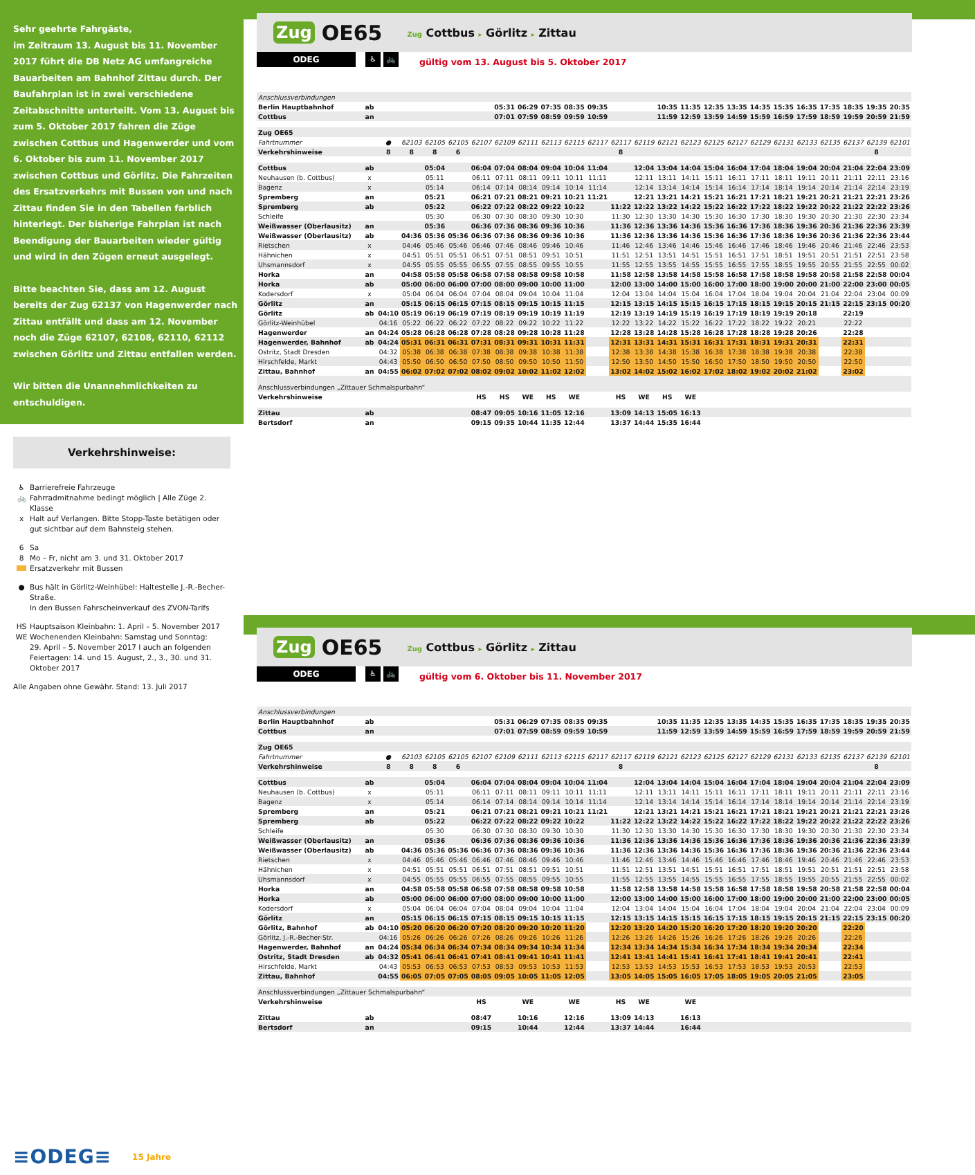Sehr geehrte Fahrgäste,
im Zeitraum 13. August bis 11. November 2017 führt die DB Netz AG umfangreiche Bauarbeiten am Bahnhof Zittau durch. Der Baufahrplan ist in zwei verschiedene Zeitabschnitte unterteilt. Vom 13. August bis zum 5. Oktober 2017 fahren die Züge zwischen Cottbus und Hagenwerder und vom 6. Oktober bis zum 11. November 2017 zwischen Cottbus und Görlitz. Die Fahrzeiten des Ersatzverkehrs mit Bussen von und nach Zittau finden Sie in den Tabellen farblich hinterlegt. Der bisherige Fahrplan ist nach Beendigung der Bauarbeiten wieder gültig und wird in den Zügen erneut ausgelegt.
Bitte beachten Sie, dass am 12. August bereits der Zug 62137 von Hagenwerder nach Zittau entfällt und dass am 12. November noch die Züge 62107, 62108, 62110, 62112 zwischen Görlitz und Zittau entfallen werden.
Wir bitten die Unannehmlichkeiten zu entschuldigen.
Verkehrshinweise:
♿ Barrierefreie Fahrzeuge
🚲 Fahrradmitnahme bedingt möglich | Alle Züge 2. Klasse
x Halt auf Verlangen. Bitte Stopp-Taste betätigen oder
gut sichtbar auf dem Bahnsteig stehen.
6 Sa
8 Mo – Fr, nicht am 3. und 31. Oktober 2017
Ersatzverkehr mit Bussen
● Bus hält in Görlitz-Weinhübel: Haltestelle J.-R.-Becher-Straße.
In den Bussen Fahrscheinverkauf des ZVON-Tarifs
HS Hauptsaison Kleinbahn: 1. April – 5. November 2017
WE Wochenenden Kleinbahn: Samstag und Sonntag:
29. April – 5. November 2017 I auch an folgenden Feiertagen: 14. und 15. August, 2., 3., 30. und 31. Oktober 2017
Alle Angaben ohne Gewähr. Stand: 13. Juli 2017
≡ODEG≡ 15 Jahre
Zug OE65 Zug Cottbus ▸ Görlitz ▸ Zittau
ODEG
♿ 🚲
gültig vom 13. August bis 5. Oktober 2017
| Anschlussverbindungen | | | | | | | | | | | | | | | | | | | | | | | | |
| Berlin Hauptbahnhof | ab | | | | | | 05:31 | 06:29 | 07:35 | 08:35 | 09:35 | | | 10:35 | 11:35 | 12:35 | 13:35 | 14:35 | 15:35 | 16:35 | 17:35 | 18:35 | 19:35 | 20:35 |
| Cottbus | an | | | | | | 07:01 | 07:59 | 08:59 | 09:59 | 10:59 | | | 11:59 | 12:59 | 13:59 | 14:59 | 15:59 | 16:59 | 17:59 | 18:59 | 19:59 | 20:59 | 21:59 |
| Zug OE65 | | | | | | | | | | | | | | | | | | | | | | | | |
| Fahrtnummer | | ● | 62103 | 62105 | 62105 | 62107 | 62109 | 62111 | 62113 | 62115 | 62117 | 62117 | 62119 | 62121 | 62123 | 62125 | 62127 | 62129 | 62131 | 62133 | 62135 | 62137 | 62139 | 62101 |
| Verkehrshinweise | | 8 | 8 | 8 | 6 | | | | | | | 8 | | | | | | | | | | | 8 | |
| Cottbus | ab | | | 05:04 | | 06:04 | 07:04 | 08:04 | 09:04 | 10:04 | 11:04 | | 12:04 | 13:04 | 14:04 | 15:04 | 16:04 | 17:04 | 18:04 | 19:04 | 20:04 | 21:04 | 22:04 | 23:09 |
| Neuhausen (b. Cottbus) | x | | | 05:11 | | 06:11 | 07:11 | 08:11 | 09:11 | 10:11 | 11:11 | | 12:11 | 13:11 | 14:11 | 15:11 | 16:11 | 17:11 | 18:11 | 19:11 | 20:11 | 21:11 | 22:11 | 23:16 |
| Bagenz | x | | | 05:14 | | 06:14 | 07:14 | 08:14 | 09:14 | 10:14 | 11:14 | | 12:14 | 13:14 | 14:14 | 15:14 | 16:14 | 17:14 | 18:14 | 19:14 | 20:14 | 21:14 | 22:14 | 23:19 |
| Spremberg | an | | | 05:21 | | 06:21 | 07:21 | 08:21 | 09:21 | 10:21 | 11:21 | | 12:21 | 13:21 | 14:21 | 15:21 | 16:21 | 17:21 | 18:21 | 19:21 | 20:21 | 21:21 | 22:21 | 23:26 |
| Spremberg | ab | | | 05:22 | | 06:22 | 07:22 | 08:22 | 09:22 | 10:22 | | 11:22 | 12:22 | 13:22 | 14:22 | 15:22 | 16:22 | 17:22 | 18:22 | 19:22 | 20:22 | 21:22 | 22:22 | 23:26 |
| Schleife | | | | 05:30 | | 06:30 | 07:30 | 08:30 | 09:30 | 10:30 | | 11:30 | 12:30 | 13:30 | 14:30 | 15:30 | 16:30 | 17:30 | 18:30 | 19:30 | 20:30 | 21:30 | 22:30 | 23:34 |
| Weißwasser (Oberlausitz) | an | | | 05:36 | | 06:36 | 07:36 | 08:36 | 09:36 | 10:36 | | 11:36 | 12:36 | 13:36 | 14:36 | 15:36 | 16:36 | 17:36 | 18:36 | 19:36 | 20:36 | 21:36 | 22:36 | 23:39 |
| Weißwasser (Oberlausitz) | ab | | 04:36 | 05:36 | 05:36 | 06:36 | 07:36 | 08:36 | 09:36 | 10:36 | | 11:36 | 12:36 | 13:36 | 14:36 | 15:36 | 16:36 | 17:36 | 18:36 | 19:36 | 20:36 | 21:36 | 22:36 | 23:44 |
| Rietschen | x | | 04:46 | 05:46 | 05:46 | 06:46 | 07:46 | 08:46 | 09:46 | 10:46 | | 11:46 | 12:46 | 13:46 | 14:46 | 15:46 | 16:46 | 17:46 | 18:46 | 19:46 | 20:46 | 21:46 | 22:46 | 23:53 |
| Hähnichen | x | | 04:51 | 05:51 | 05:51 | 06:51 | 07:51 | 08:51 | 09:51 | 10:51 | | 11:51 | 12:51 | 13:51 | 14:51 | 15:51 | 16:51 | 17:51 | 18:51 | 19:51 | 20:51 | 21:51 | 22:51 | 23:58 |
| Uhsmannsdorf | x | | 04:55 | 05:55 | 05:55 | 06:55 | 07:55 | 08:55 | 09:55 | 10:55 | | 11:55 | 12:55 | 13:55 | 14:55 | 15:55 | 16:55 | 17:55 | 18:55 | 19:55 | 20:55 | 21:55 | 22:55 | 00:02 |
| Horka | an | | 04:58 | 05:58 | 05:58 | 06:58 | 07:58 | 08:58 | 09:58 | 10:58 | | 11:58 | 12:58 | 13:58 | 14:58 | 15:58 | 16:58 | 17:58 | 18:58 | 19:58 | 20:58 | 21:58 | 22:58 | 00:04 |
| Horka | ab | | 05:00 | 06:00 | 06:00 | 07:00 | 08:00 | 09:00 | 10:00 | 11:00 | | 12:00 | 13:00 | 14:00 | 15:00 | 16:00 | 17:00 | 18:00 | 19:00 | 20:00 | 21:00 | 22:00 | 23:00 | 00:05 |
| Kodersdorf | x | | 05:04 | 06:04 | 06:04 | 07:04 | 08:04 | 09:04 | 10:04 | 11:04 | | 12:04 | 13:04 | 14:04 | 15:04 | 16:04 | 17:04 | 18:04 | 19:04 | 20:04 | 21:04 | 22:04 | 23:04 | 00:09 |
| Görlitz | an | | 05:15 | 06:15 | 06:15 | 07:15 | 08:15 | 09:15 | 10:15 | 11:15 | | 12:15 | 13:15 | 14:15 | 15:15 | 16:15 | 17:15 | 18:15 | 19:15 | 20:15 | 21:15 | 22:15 | 23:15 | 00:20 |
| Görlitz | ab | 04:10 | 05:19 | 06:19 | 06:19 | 07:19 | 08:19 | 09:19 | 10:19 | 11:19 | | 12:19 | 13:19 | 14:19 | 15:19 | 16:19 | 17:19 | 18:19 | 19:19 | 20:18 | | 22:19 | | |
| Görlitz-Weinhübel | | 04:16 | 05:22 | 06:22 | 06:22 | 07:22 | 08:22 | 09:22 | 10:22 | 11:22 | | 12:22 | 13:22 | 14:22 | 15:22 | 16:22 | 17:22 | 18:22 | 19:22 | 20:21 | | 22:22 | | |
| Hagenwerder | an | 04:24 | 05:28 | 06:28 | 06:28 | 07:28 | 08:28 | 09:28 | 10:28 | 11:28 | | 12:28 | 13:28 | 14:28 | 15:28 | 16:28 | 17:28 | 18:28 | 19:28 | 20:26 | | 22:28 | | |
| Hagenwerder, Bahnhof | ab | 04:24 | 05:31 | 06:31 | 06:31 | 07:31 | 08:31 | 09:31 | 10:31 | 11:31 | | 12:31 | 13:31 | 14:31 | 15:31 | 16:31 | 17:31 | 18:31 | 19:31 | 20:31 | | 22:31 | | |
| Ostritz, Stadt Dresden | | 04:32 | 05:38 | 06:38 | 06:38 | 07:38 | 08:38 | 09:38 | 10:38 | 11:38 | | 12:38 | 13:38 | 14:38 | 15:38 | 16:38 | 17:38 | 18:38 | 19:38 | 20:38 | | 22:38 | | |
| Hirschfelde, Markt | | 04:43 | 05:50 | 06:50 | 06:50 | 07:50 | 08:50 | 09:50 | 10:50 | 11:50 | | 12:50 | 13:50 | 14:50 | 15:50 | 16:50 | 17:50 | 18:50 | 19:50 | 20:50 | | 22:50 | | |
| Zittau, Bahnhof | an | 04:55 | 06:02 | 07:02 | 07:02 | 08:02 | 09:02 | 10:02 | 11:02 | 12:02 | | 13:02 | 14:02 | 15:02 | 16:02 | 17:02 | 18:02 | 19:02 | 20:02 | 21:02 | | 23:02 | | |
| Anschlussverbindungen „Zittauer Schmalspurbahn“ | | | | | | | | | | | | | | | | | | | | | | | | |
| Verkehrshinweise | | | | | | HS | HS | WE | HS | WE | | HS | WE | HS | WE | | | | | | | | | |
| Zittau | ab | | | | | 08:47 | 09:05 | 10:16 | 11:05 | 12:16 | | 13:09 | 14:13 | 15:05 | 16:13 | | | | | | | | | |
| Bertsdorf | an | | | | | 09:15 | 09:35 | 10:44 | 11:35 | 12:44 | | 13:37 | 14:44 | 15:35 | 16:44 | | | | | | | | | |
Zug OE65 Zug Cottbus ▸ Görlitz ▸ Zittau
ODEG
♿ 🚲
gültig vom 6. Oktober bis 11. November 2017
| Anschlussverbindungen | | | | | | | | | | | | | | | | | | | | | | | | |
| Berlin Hauptbahnhof | ab | | | | | | 05:31 | 06:29 | 07:35 | 08:35 | 09:35 | | | 10:35 | 11:35 | 12:35 | 13:35 | 14:35 | 15:35 | 16:35 | 17:35 | 18:35 | 19:35 | 20:35 |
| Cottbus | an | | | | | | 07:01 | 07:59 | 08:59 | 09:59 | 10:59 | | | 11:59 | 12:59 | 13:59 | 14:59 | 15:59 | 16:59 | 17:59 | 18:59 | 19:59 | 20:59 | 21:59 |
| Zug OE65 | | | | | | | | | | | | | | | | | | | | | | | | |
| Fahrtnummer | | ● | 62103 | 62105 | 62105 | 62107 | 62109 | 62111 | 62113 | 62115 | 62117 | 62117 | 62119 | 62121 | 62123 | 62125 | 62127 | 62129 | 62131 | 62133 | 62135 | 62137 | 62139 | 62101 |
| Verkehrshinweise | | 8 | 8 | 8 | 6 | | | | | | | 8 | | | | | | | | | | | 8 | |
| Cottbus | ab | | | 05:04 | | 06:04 | 07:04 | 08:04 | 09:04 | 10:04 | 11:04 | | 12:04 | 13:04 | 14:04 | 15:04 | 16:04 | 17:04 | 18:04 | 19:04 | 20:04 | 21:04 | 22:04 | 23:09 |
| Neuhausen (b. Cottbus) | x | | | 05:11 | | 06:11 | 07:11 | 08:11 | 09:11 | 10:11 | 11:11 | | 12:11 | 13:11 | 14:11 | 15:11 | 16:11 | 17:11 | 18:11 | 19:11 | 20:11 | 21:11 | 22:11 | 23:16 |
| Bagenz | x | | | 05:14 | | 06:14 | 07:14 | 08:14 | 09:14 | 10:14 | 11:14 | | 12:14 | 13:14 | 14:14 | 15:14 | 16:14 | 17:14 | 18:14 | 19:14 | 20:14 | 21:14 | 22:14 | 23:19 |
| Spremberg | an | | | 05:21 | | 06:21 | 07:21 | 08:21 | 09:21 | 10:21 | 11:21 | | 12:21 | 13:21 | 14:21 | 15:21 | 16:21 | 17:21 | 18:21 | 19:21 | 20:21 | 21:21 | 22:21 | 23:26 |
| Spremberg | ab | | | 05:22 | | 06:22 | 07:22 | 08:22 | 09:22 | 10:22 | | 11:22 | 12:22 | 13:22 | 14:22 | 15:22 | 16:22 | 17:22 | 18:22 | 19:22 | 20:22 | 21:22 | 22:22 | 23:26 |
| Schleife | | | | 05:30 | | 06:30 | 07:30 | 08:30 | 09:30 | 10:30 | | 11:30 | 12:30 | 13:30 | 14:30 | 15:30 | 16:30 | 17:30 | 18:30 | 19:30 | 20:30 | 21:30 | 22:30 | 23:34 |
| Weißwasser (Oberlausitz) | an | | | 05:36 | | 06:36 | 07:36 | 08:36 | 09:36 | 10:36 | | 11:36 | 12:36 | 13:36 | 14:36 | 15:36 | 16:36 | 17:36 | 18:36 | 19:36 | 20:36 | 21:36 | 22:36 | 23:39 |
| Weißwasser (Oberlausitz) | ab | | 04:36 | 05:36 | 05:36 | 06:36 | 07:36 | 08:36 | 09:36 | 10:36 | | 11:36 | 12:36 | 13:36 | 14:36 | 15:36 | 16:36 | 17:36 | 18:36 | 19:36 | 20:36 | 21:36 | 22:36 | 23:44 |
| Rietschen | x | | 04:46 | 05:46 | 05:46 | 06:46 | 07:46 | 08:46 | 09:46 | 10:46 | | 11:46 | 12:46 | 13:46 | 14:46 | 15:46 | 16:46 | 17:46 | 18:46 | 19:46 | 20:46 | 21:46 | 22:46 | 23:53 |
| Hähnichen | x | | 04:51 | 05:51 | 05:51 | 06:51 | 07:51 | 08:51 | 09:51 | 10:51 | | 11:51 | 12:51 | 13:51 | 14:51 | 15:51 | 16:51 | 17:51 | 18:51 | 19:51 | 20:51 | 21:51 | 22:51 | 23:58 |
| Uhsmannsdorf | x | | 04:55 | 05:55 | 05:55 | 06:55 | 07:55 | 08:55 | 09:55 | 10:55 | | 11:55 | 12:55 | 13:55 | 14:55 | 15:55 | 16:55 | 17:55 | 18:55 | 19:55 | 20:55 | 21:55 | 22:55 | 00:02 |
| Horka | an | | 04:58 | 05:58 | 05:58 | 06:58 | 07:58 | 08:58 | 09:58 | 10:58 | | 11:58 | 12:58 | 13:58 | 14:58 | 15:58 | 16:58 | 17:58 | 18:58 | 19:58 | 20:58 | 21:58 | 22:58 | 00:04 |
| Horka | ab | | 05:00 | 06:00 | 06:00 | 07:00 | 08:00 | 09:00 | 10:00 | 11:00 | | 12:00 | 13:00 | 14:00 | 15:00 | 16:00 | 17:00 | 18:00 | 19:00 | 20:00 | 21:00 | 22:00 | 23:00 | 00:05 |
| Kodersdorf | x | | 05:04 | 06:04 | 06:04 | 07:04 | 08:04 | 09:04 | 10:04 | 11:04 | | 12:04 | 13:04 | 14:04 | 15:04 | 16:04 | 17:04 | 18:04 | 19:04 | 20:04 | 21:04 | 22:04 | 23:04 | 00:09 |
| Görlitz | an | | 05:15 | 06:15 | 06:15 | 07:15 | 08:15 | 09:15 | 10:15 | 11:15 | | 12:15 | 13:15 | 14:15 | 15:15 | 16:15 | 17:15 | 18:15 | 19:15 | 20:15 | 21:15 | 22:15 | 23:15 | 00:20 |
| Görlitz, Bahnhof | ab | 04:10 | 05:20 | 06:20 | 06:20 | 07:20 | 08:20 | 09:20 | 10:20 | 11:20 | | 12:20 | 13:20 | 14:20 | 15:20 | 16:20 | 17:20 | 18:20 | 19:20 | 20:20 | | 22:20 | | |
| Görlitz, J.-R.-Becher-Str. | | 04:16 | 05:26 | 06:26 | 06:26 | 07:26 | 08:26 | 09:26 | 10:26 | 11:26 | | 12:26 | 13:26 | 14:26 | 15:26 | 16:26 | 17:26 | 18:26 | 19:26 | 20:26 | | 22:26 | | |
| Hagenwerder, Bahnhof | an | 04:24 | 05:34 | 06:34 | 06:34 | 07:34 | 08:34 | 09:34 | 10:34 | 11:34 | | 12:34 | 13:34 | 14:34 | 15:34 | 16:34 | 17:34 | 18:34 | 19:34 | 20:34 | | 22:34 | | |
| Ostritz, Stadt Dresden | ab | 04:32 | 05:41 | 06:41 | 06:41 | 07:41 | 08:41 | 09:41 | 10:41 | 11:41 | | 12:41 | 13:41 | 14:41 | 15:41 | 16:41 | 17:41 | 18:41 | 19:41 | 20:41 | | 22:41 | | |
| Hirschfelde, Markt | | 04:43 | 05:53 | 06:53 | 06:53 | 07:53 | 08:53 | 09:53 | 10:53 | 11:53 | | 12:53 | 13:53 | 14:53 | 15:53 | 16:53 | 17:53 | 18:53 | 19:53 | 20:53 | | 22:53 | | |
| Zittau, Bahnhof | | 04:55 | 06:05 | 07:05 | 07:05 | 08:05 | 09:05 | 10:05 | 11:05 | 12:05 | | 13:05 | 14:05 | 15:05 | 16:05 | 17:05 | 18:05 | 19:05 | 20:05 | 21:05 | | 23:05 | | |
| Anschlussverbindungen „Zittauer Schmalspurbahn“ | | | | | | | | | | | | | | | | | | | | | | | | |
| Verkehrshinweise | | | | | | HS | | WE | | WE | | HS | WE | | WE | | | | | | | | | |
| Zittau | ab | | | | | 08:47 | | 10:16 | | 12:16 | | 13:09 | 14:13 | | 16:13 | | | | | | | | | |
| Bertsdorf | an | | | | | 09:15 | | 10:44 | | 12:44 | | 13:37 | 14:44 | | 16:44 | | | | | | | | | |